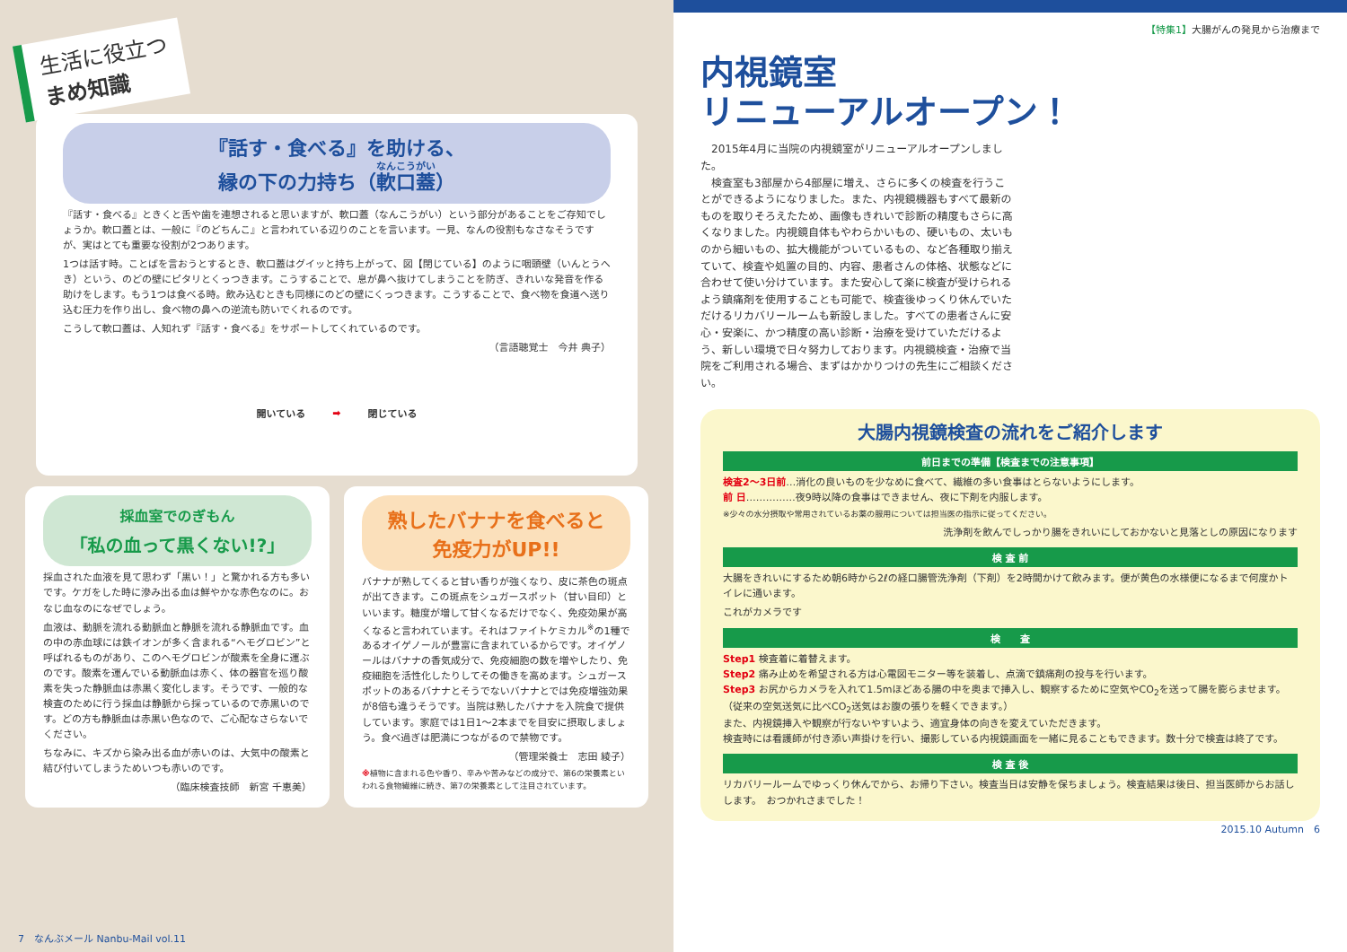生活に役立つ
まめ知識
『話す・食べる』を助ける、
縁の下の力持ち（軟口蓋）
『話す・食べる』ときくと舌や歯を連想されると思いますが、軟口蓋（なんこうがい）という部分があることをご存知でしょうか。軟口蓋とは、一般に『のどちんこ』と言われている辺りのことを言います。一見、なんの役割もなさなそうですが、実はとても重要な役割が2つあります。
1つは話す時。ことばを言おうとするとき、軟口蓋はグイッと持ち上がって、図【閉じている】のように咽頭壁（いんとうへき）という、のどの壁にピタリとくっつきます。こうすることで、息が鼻へ抜けてしまうことを防ぎ、きれいな発音を作る助けをします。もう1つは食べる時。飲み込むときも同様にのどの壁にくっつきます。こうすることで、食べ物を食道へ送り込む圧力を作り出し、食べ物の鼻への逆流も防いでくれるのです。
こうして軟口蓋は、人知れず『話す・食べる』をサポートしてくれているのです。
（言語聴覚士　今井 典子）
開いている ➡ 閉じている
採血室でのぎもん
「私の血って黒くない!?」
採血された血液を見て思わず「黒い！」と驚かれる方も多いです。ケガをした時に滲み出る血は鮮やかな赤色なのに。おなじ血なのになぜでしょう。
血液は、動脈を流れる動脈血と静脈を流れる静脈血です。血の中の赤血球には鉄イオンが多く含まれる“ヘモグロビン”と呼ばれるものがあり、このヘモグロビンが酸素を全身に運ぶのです。酸素を運んでいる動脈血は赤く、体の器官を巡り酸素を失った静脈血は赤黒く変化します。そうです、一般的な検査のために行う採血は静脈から採っているので赤黒いのです。どの方も静脈血は赤黒い色なので、ご心配なさらないでください。
ちなみに、キズから染み出る血が赤いのは、大気中の酸素と結び付いてしまうためいつも赤いのです。
（臨床検査技師　新宮 千恵美）
熟したバナナを食べると
免疫力がUP!!
バナナが熟してくると甘い香りが強くなり、皮に茶色の斑点が出てきます。この斑点をシュガースポット（甘い目印）といいます。糖度が増して甘くなるだけでなく、免疫効果が高くなると言われています。それはファイトケミカル<sup>※</sup>の1種であるオイゲノールが豊富に含まれているからです。オイゲノールはバナナの香気成分で、免疫細胞の数を増やしたり、免疫細胞を活性化したりしてその働きを高めます。シュガースポットのあるバナナとそうでないバナナとでは免疫増強効果が8倍も違うそうです。当院は熟したバナナを入院食で提供しています。家庭では1日1～2本までを目安に摂取しましょう。食べ過ぎは肥満につながるので禁物です。
（管理栄養士　志田 綾子）
※植物に含まれる色や香り、辛みや苦みなどの成分で、第6の栄養素といわれる食物繊維に続き、第7の栄養素として注目されています。
7　なんぶメール Nanbu-Mail vol.11
【特集1】大腸がんの発見から治療まで
内視鏡室
リニューアルオープン！
　2015年4月に当院の内視鏡室がリニューアルオープンしました。
　検査室も3部屋から4部屋に増え、さらに多くの検査を行うことができるようになりました。また、内視鏡機器もすべて最新のものを取りそろえたため、画像もきれいで診断の精度もさらに高くなりました。内視鏡自体もやわらかいもの、硬いもの、太いものから細いもの、拡大機能がついているもの、など各種取り揃えていて、検査や処置の目的、内容、患者さんの体格、状態などに合わせて使い分けています。また安心して楽に検査が受けられるよう鎮痛剤を使用することも可能で、検査後ゆっくり休んでいただけるリカバリールームも新設しました。すべての患者さんに安心・安楽に、かつ精度の高い診断・治療を受けていただけるよう、新しい環境で日々努力しております。内視鏡検査・治療で当院をご利用される場合、まずはかかりつけの先生にご相談ください。
大腸内視鏡検査の流れをご紹介します
前日までの準備【検査までの注意事項】
検査2～3日前…消化の良いものを少なめに食べて、繊維の多い食事はとらないようにします。
前 日……………夜9時以降の食事はできません、夜に下剤を内服します。
※少々の水分摂取や常用されているお薬の服用については担当医の指示に従ってください。
洗浄剤を飲んでしっかり腸をきれいにしておかないと見落としの原因になります
検 査 前
大腸をきれいにするため朝6時から2ℓの経口腸管洗浄剤（下剤）を2時間かけて飲みます。便が黄色の水様便になるまで何度かトイレに通います。
これがカメラです
検　　査
Step1 検査着に着替えます。
Step2 痛み止めを希望される方は心電図モニター等を装着し、点滴で鎮痛剤の投与を行います。
Step3 お尻からカメラを入れて1.5mほどある腸の中を奥まで挿入し、観察するために空気やCO<sub>2</sub>を送って腸を膨らませます。（従来の空気送気に比べCO<sub>2</sub>送気はお腹の張りを軽くできます。）
また、内視鏡挿入や観察が行ないやすいよう、適宜身体の向きを変えていただきます。
検査時には看護師が付き添い声掛けを行い、撮影している内視鏡画面を一緒に見ることもできます。数十分で検査は終了です。
検 査 後
リカバリールームでゆっくり休んでから、お帰り下さい。検査当日は安静を保ちましょう。検査結果は後日、担当医師からお話しします。　おつかれさまでした！
2015.10 Autumn　6